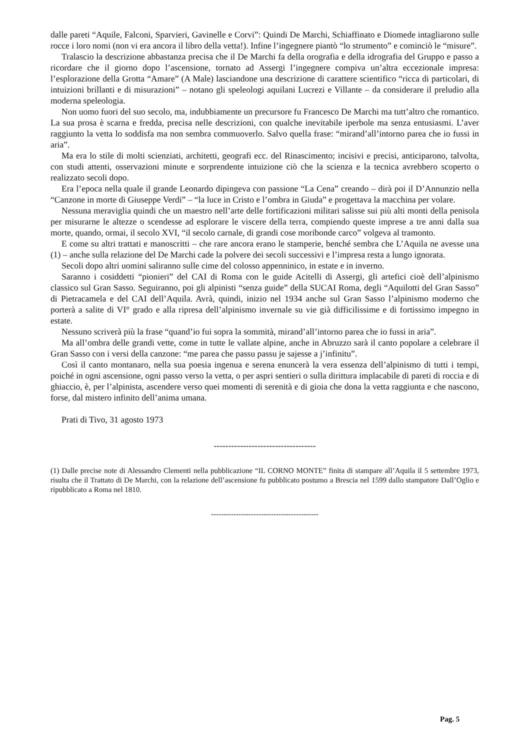dalle pareti “Aquile, Falconi, Sparvieri, Gavinelle e Corvi”: Quindi De Marchi, Schiaffinato e Diomede intagliarono sulle rocce i loro nomi (non vi era ancora il libro della vetta!). Infine l’ingegnere piantò “lo strumento” e cominciò le “misure”.
Tralascio la descrizione abbastanza precisa che il De Marchi fa della orografia e della idrografia del Gruppo e passo a ricordare che il giorno dopo l’ascensione, tornato ad Assergi l’ingegnere compiva un’altra eccezionale impresa: l’esplorazione della Grotta “Amare” (A Male) lasciandone una descrizione di carattere scientifico “ricca di particolari, di intuizioni brillanti e di misurazioni” – notano gli speleologi aquilani Lucrezi e Villante – da considerare il preludio alla moderna speleologia.
Non uomo fuori del suo secolo, ma, indubbiamente un precursore fu Francesco De Marchi ma tutt’altro che romantico. La sua prosa è scarna e fredda, precisa nelle descrizioni, con qualche inevitabile iperbole ma senza entusiasmi. L’aver raggiunto la vetta lo soddisfa ma non sembra commuoverlo. Salvo quella frase: “mirand’all’intorno parea che io fussi in aria”.
Ma era lo stile di molti scienziati, architetti, geografi ecc. del Rinascimento; incisivi e precisi, anticiparono, talvolta, con studi attenti, osservazioni minute e sorprendente intuizione ciò che la scienza e la tecnica avrebbero scoperto o realizzato secoli dopo.
Era l’epoca nella quale il grande Leonardo dipingeva con passione “La Cena” creando – dirà poi il D’Annunzio nella “Canzone in morte di Giuseppe Verdi” – “la luce in Cristo e l’ombra in Giuda” e progettava la macchina per volare.
Nessuna meraviglia quindi che un maestro nell’arte delle fortificazioni militari salisse sui più alti monti della penisola per misurarne le altezze o scendesse ad esplorare le viscere della terra, compiendo queste imprese a tre anni dalla sua morte, quando, ormai, il secolo XVI, “il secolo carnale, di grandi cose moribonde carco” volgeva al tramonto.
E come su altri trattati e manoscritti – che rare ancora erano le stamperie, benché sembra che L’Aquila ne avesse una (1) – anche sulla relazione del De Marchi cade la polvere dei secoli successivi e l’impresa resta a lungo ignorata.
Secoli dopo altri uomini saliranno sulle cime del colosso appenninico, in estate e in inverno.
Saranno i cosiddetti “pionieri” del CAI di Roma con le guide Acitelli di Assergi, gli artefici cioè dell’alpinismo classico sul Gran Sasso. Seguiranno, poi gli alpinisti “senza guide” della SUCAI Roma, degli “Aquilotti del Gran Sasso” di Pietracamela e del CAI dell’Aquila. Avrà, quindi, inizio nel 1934 anche sul Gran Sasso l’alpinismo moderno che porterà a salite di VI° grado e alla ripresa dell’alpinismo invernale su vie già difficilissime e di fortissimo impegno in estate.
Nessuno scriverà più la frase “quand’io fui sopra la sommità, mirand’all’intorno parea che io fussi in aria”.
Ma all’ombra delle grandi vette, come in tutte le vallate alpine, anche in Abruzzo sarà il canto popolare a celebrare il Gran Sasso con i versi della canzone: “me parea che passu passu je sajesse a j’infinitu”.
Così il canto montanaro, nella sua poesia ingenua e serena enuncerà la vera essenza dell’alpinismo di tutti i tempi, poiché in ogni ascensione, ogni passo verso la vetta, o per aspri sentieri o sulla dirittura implacabile di pareti di roccia e di ghiaccio, è, per l’alpinista, ascendere verso quei momenti di serenità e di gioia che dona la vetta raggiunta e che nascono, forse, dal mistero infinito dell’anima umana.
Prati di Tivo, 31 agosto 1973
-----------------------------------
(1) Dalle precise note di Alessandro Clementi nella pubblicazione “IL CORNO MONTE” finita di stampare all’Aquila il 5 settembre 1973, risulta che il Trattato di De Marchi, con la relazione dell’ascensione fu pubblicato postumo a Brescia nel 1599 dallo stampatore Dall’Oglio e ripubblicato a Roma nel 1810.
-------------------------------------------
Pag. 5